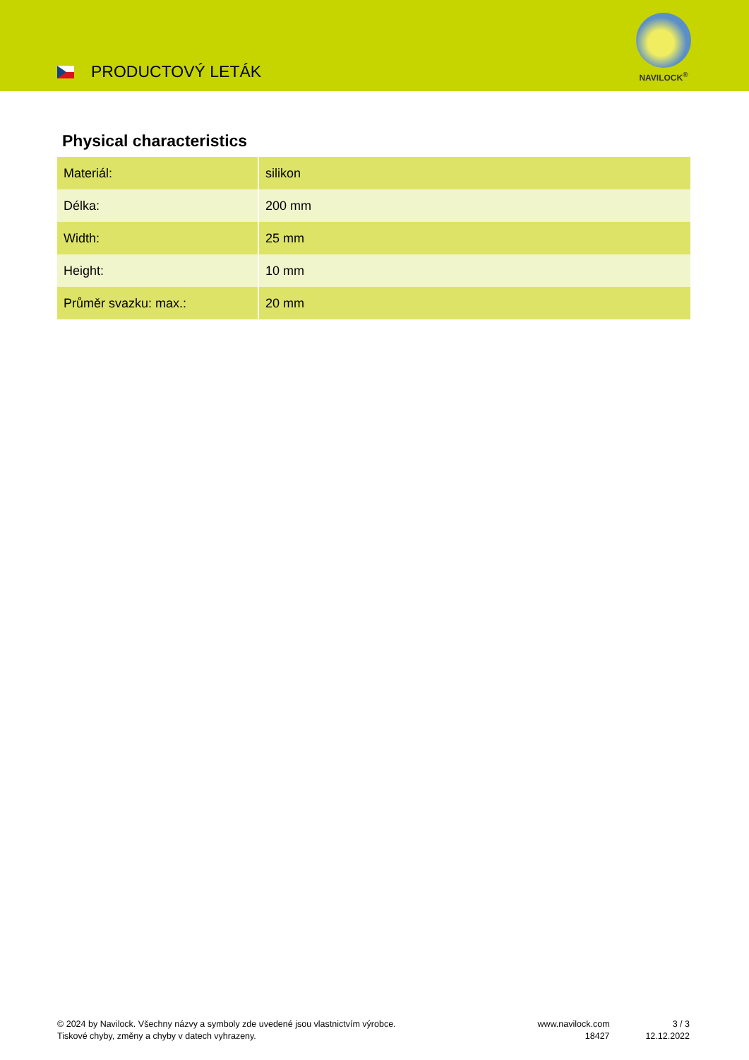PRODUCTOVÝ LETÁK
NAVILOCK<sup>®</sup>
Physical characteristics
| Materiál: | silikon |
| Délka: | 200 mm |
| Width: | 25 mm |
| Height: | 10 mm |
| Průměr svazku: max.: | 20 mm |
© 2024 by Navilock. Všechny názvy a symboly zde uvedené jsou vlastnictvím výrobce.
Tiskové chyby, změny a chyby v datech vyhrazeny.
www.navilock.com
18427
3 / 3
12.12.2022